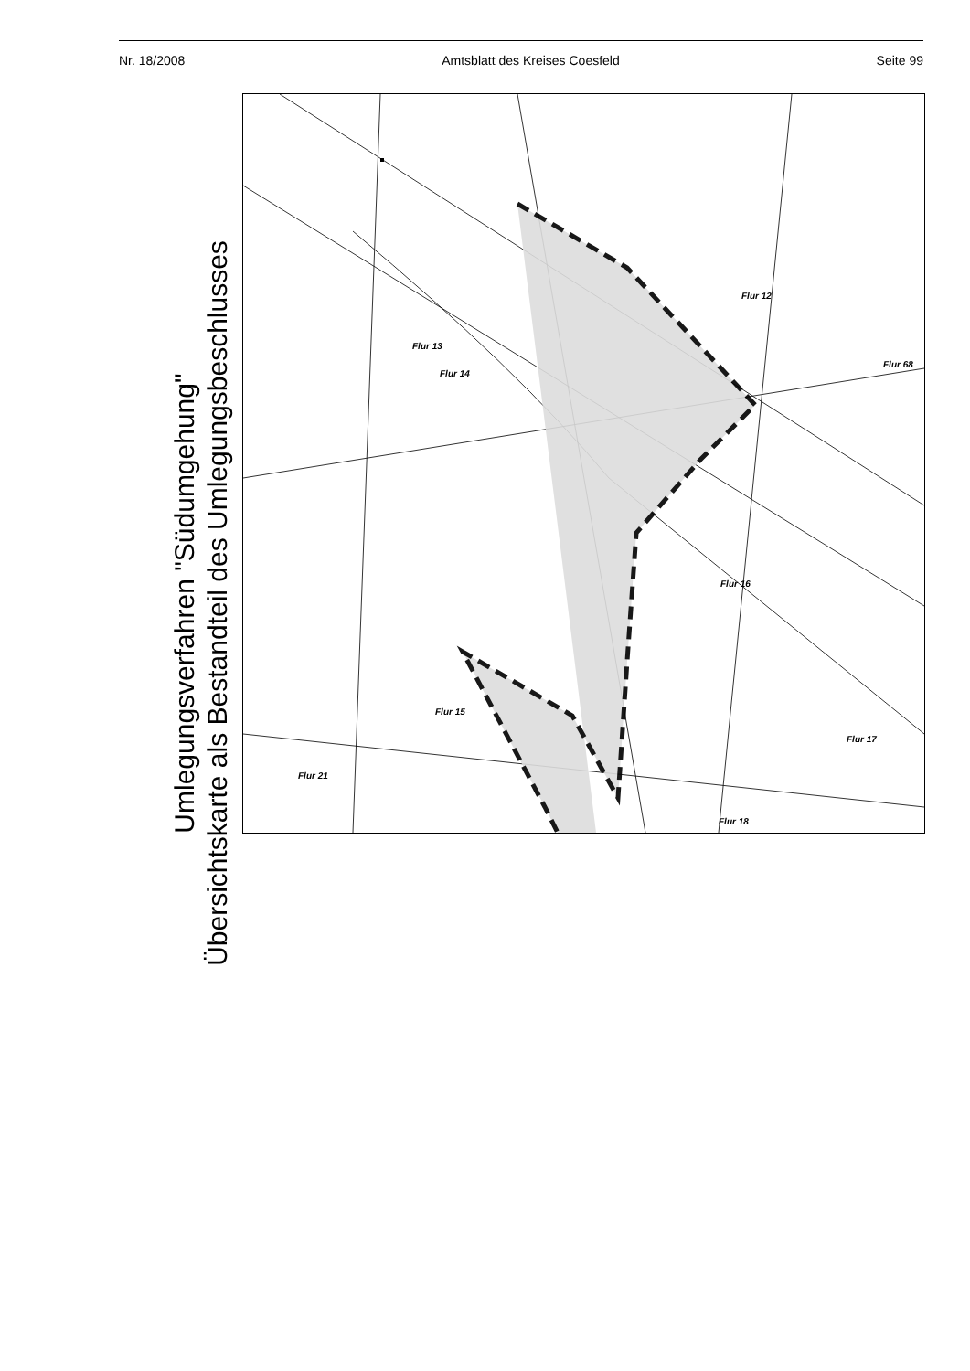Nr. 18/2008 Amtsblatt des Kreises Coesfeld Seite 99
Umlegungsverfahren "Südumgehung"
Übersichtskarte als Bestandteil des Umlegungsbeschlusses
Flur 13
Flur 12
Flur 68
Flur 16
Flur 14
Flur 15
Flur 17
Flur 21
Flur 18